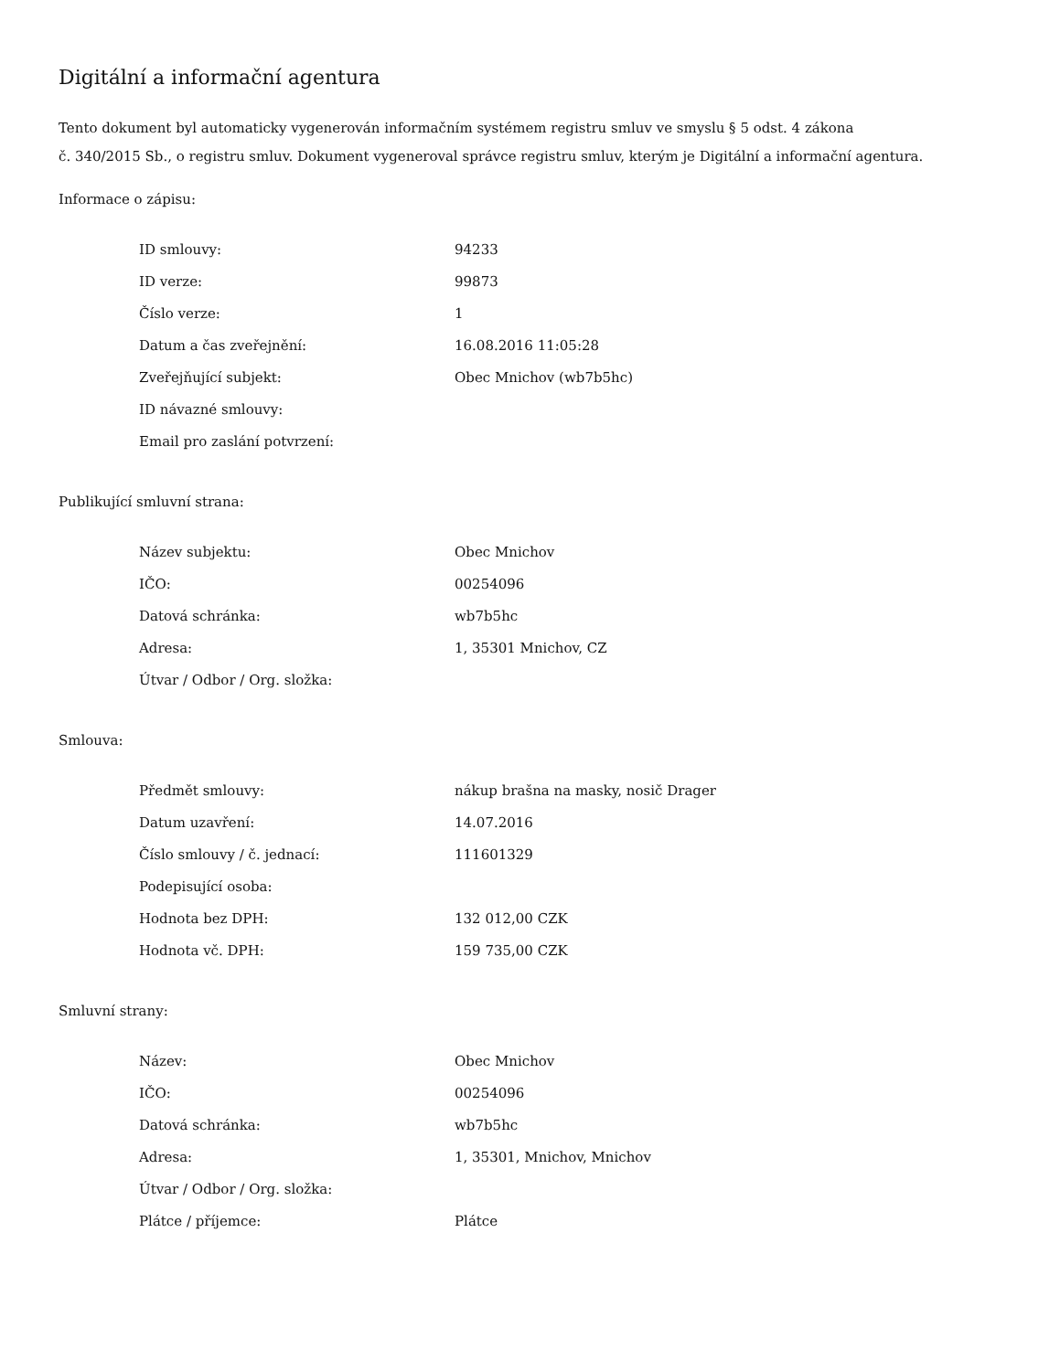Digitální a informační agentura
Tento dokument byl automaticky vygenerován informačním systémem registru smluv ve smyslu § 5 odst. 4 zákona
č. 340/2015 Sb., o registru smluv. Dokument vygeneroval správce registru smluv, kterým je Digitální a informační agentura.
Informace o zápisu:
| ID smlouvy: | 94233 |
| ID verze: | 99873 |
| Číslo verze: | 1 |
| Datum a čas zveřejnění: | 16.08.2016 11:05:28 |
| Zveřejňující subjekt: | Obec Mnichov (wb7b5hc) |
| ID návazné smlouvy: | |
| Email pro zaslání potvrzení: | |
Publikující smluvní strana:
| Název subjektu: | Obec Mnichov |
| IČO: | 00254096 |
| Datová schránka: | wb7b5hc |
| Adresa: | 1, 35301 Mnichov, CZ |
| Útvar / Odbor / Org. složka: | |
Smlouva:
| Předmět smlouvy: | nákup brašna na masky, nosič Drager |
| Datum uzavření: | 14.07.2016 |
| Číslo smlouvy / č. jednací: | 111601329 |
| Podepisující osoba: | |
| Hodnota bez DPH: | 132 012,00 CZK |
| Hodnota vč. DPH: | 159 735,00 CZK |
Smluvní strany:
| Název: | Obec Mnichov |
| IČO: | 00254096 |
| Datová schránka: | wb7b5hc |
| Adresa: | 1, 35301, Mnichov, Mnichov |
| Útvar / Odbor / Org. složka: | |
| Plátce / příjemce: | Plátce |